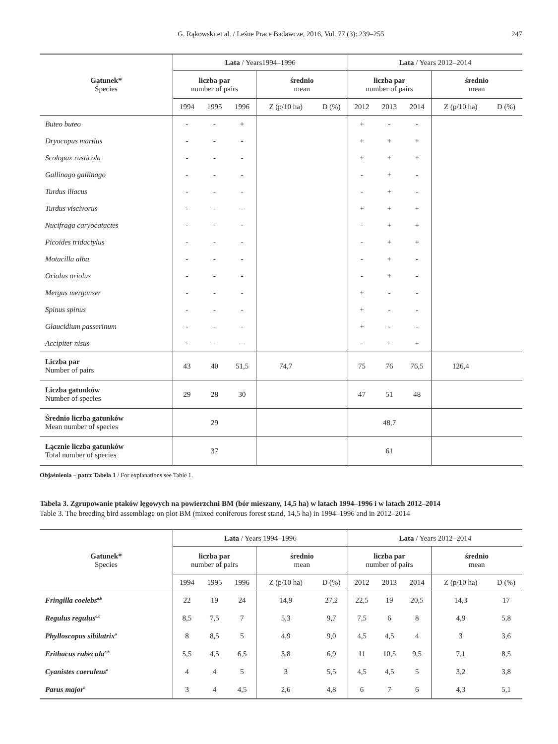G. Rąkowski et al. / Leśne Prace Badawcze, 2016, Vol. 77 (3): 239–255
247
| Gatunek* Species | Lata / Years1994–1996 | | | | | Lata / Years 2012–2014 | | | | |
| --- | --- | --- | --- | --- | --- | --- | --- | --- | --- | --- |
| | liczba par number of pairs | | | średnio mean | | liczba par number of pairs | | | średnio mean | |
| | 1994 | 1995 | 1996 | Z (p/10 ha) | D (%) | 2012 | 2013 | 2014 | Z (p/10 ha) | D (%) |
| Buteo buteo | - | - | + | | | + | - | - | | |
| Dryocopus martius | - | - | - | | | + | + | + | | |
| Scolopax rusticola | - | - | - | | | + | + | + | | |
| Gallinago gallinago | - | - | - | | | - | + | - | | |
| Turdus iliacus | - | - | - | | | - | + | - | | |
| Turdus viscivorus | - | - | - | | | + | + | + | | |
| Nucifraga caryocatactes | - | - | - | | | - | + | + | | |
| Picoides tridactylus | - | - | - | | | - | + | + | | |
| Motacilla alba | - | - | - | | | - | + | - | | |
| Oriolus oriolus | - | - | - | | | - | + | - | | |
| Mergus merganser | - | - | - | | | + | - | - | | |
| Spinus spinus | - | - | - | | | + | - | - | | |
| Glaucidium passerinum | - | - | - | | | + | - | - | | |
| Accipiter nisus | - | - | - | | | - | - | + | | |
| Liczba par Number of pairs | 43 | 40 | 51,5 | 74,7 | | 75 | 76 | 76,5 | 126,4 | |
| Liczba gatunków Number of species | 29 | 28 | 30 | | | 47 | 51 | 48 | | |
| Średnio liczba gatunków Mean number of species | 29 | | | | | 48,7 | | | | |
| Łącznie liczba gatunków Total number of species | 37 | | | | | 61 | | | | |
Objaśnienia – patrz Tabela 1 / For explanations see Table 1.
Tabela 3. Zgrupowanie ptaków lęgowych na powierzchni BM (bór mieszany, 14,5 ha) w latach 1994–1996 i w latach 2012–2014
Table 3. The breeding bird assemblage on plot BM (mixed coniferous forest stand, 14,5 ha) in 1994–1996 and in 2012–2014
| Gatunek* Species | Lata / Years 1994–1996 | | | | | Lata / Years 2012–2014 | | | | |
| --- | --- | --- | --- | --- | --- | --- | --- | --- | --- | --- |
| | liczba par number of pairs | | | średnio mean | | liczba par number of pairs | | | średnio mean | |
| | 1994 | 1995 | 1996 | Z (p/10 ha) | D (%) | 2012 | 2013 | 2014 | Z (p/10 ha) | D (%) |
| Fringilla coelebs<sup>a,b</sup> | 22 | 19 | 24 | 14,9 | 27,2 | 22,5 | 19 | 20,5 | 14,3 | 17 |
| Regulus regulus<sup>a,b</sup> | 8,5 | 7,5 | 7 | 5,3 | 9,7 | 7,5 | 6 | 8 | 4,9 | 5,8 |
| Phylloscopus sibilatrix<sup>a</sup> | 8 | 8,5 | 5 | 4,9 | 9,0 | 4,5 | 4,5 | 4 | 3 | 3,6 |
| Erithacus rubecula<sup>a,b</sup> | 5,5 | 4,5 | 6,5 | 3,8 | 6,9 | 11 | 10,5 | 9,5 | 7,1 | 8,5 |
| Cyanistes caeruleus<sup>a</sup> | 4 | 4 | 5 | 3 | 5,5 | 4,5 | 4,5 | 5 | 3,2 | 3,8 |
| Parus major<sup>b</sup> | 3 | 4 | 4,5 | 2,6 | 4,8 | 6 | 7 | 6 | 4,3 | 5,1 |